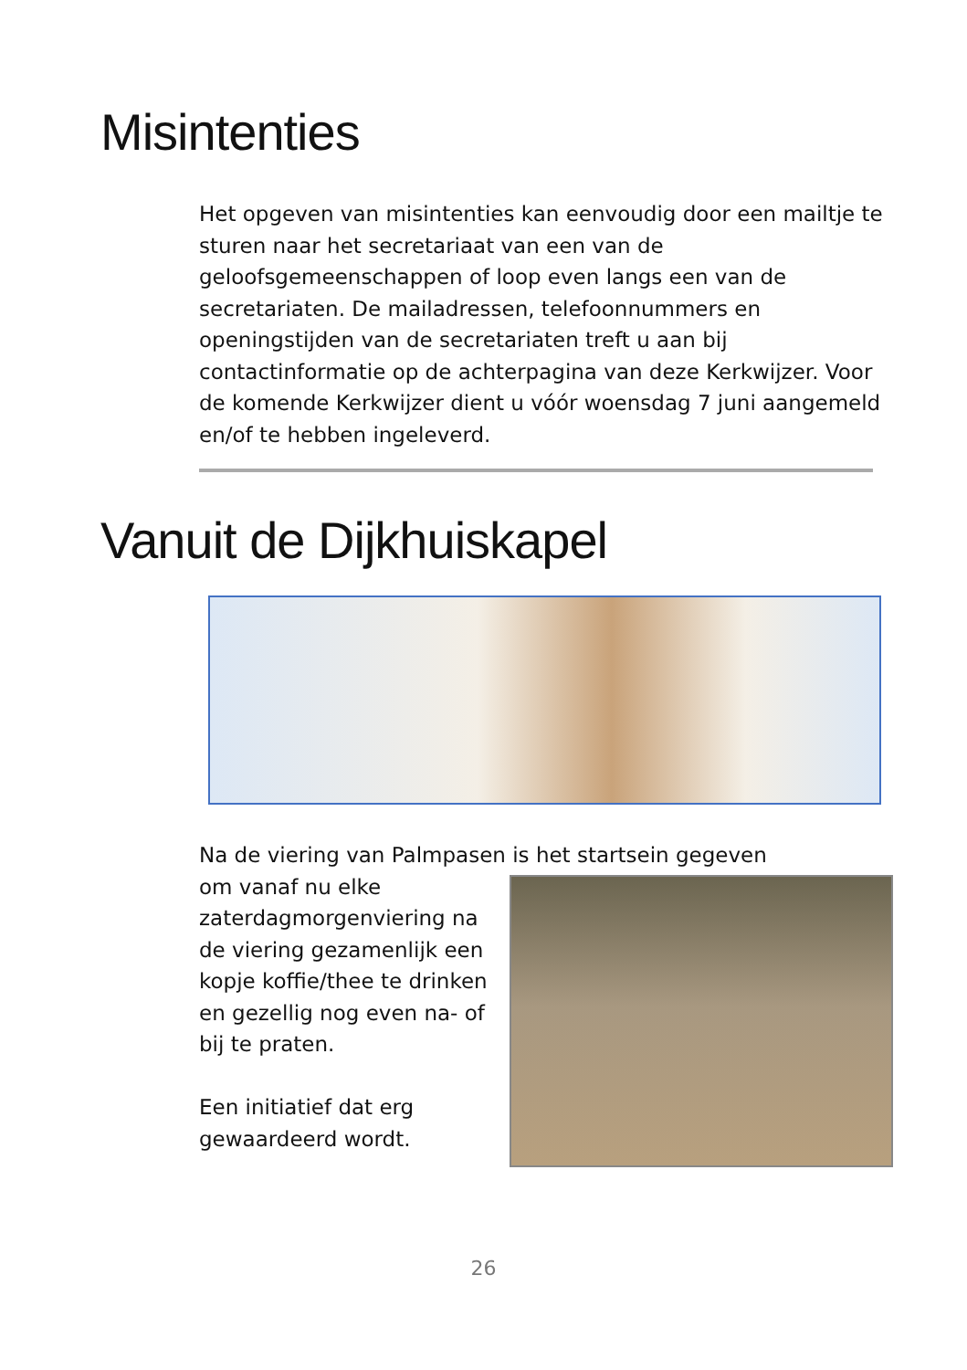Misintenties
Het opgeven van misintenties kan eenvoudig door een mailtje te sturen naar het secretariaat van een van de geloofsgemeenschappen of loop even langs een van de secretariaten. De mailadressen, telefoonnummers en openingstijden van de secretariaten treft u aan bij contactinformatie op de achterpagina van deze Kerkwijzer. Voor de komende Kerkwijzer dient u vóór woensdag 7 juni aangemeld en/of te hebben ingeleverd.
Vanuit de Dijkhuiskapel
Na de viering van Palmpasen is het startsein gegeven
om vanaf nu elke zaterdagmorgenviering na de viering gezamenlijk een kopje koffie/thee te drinken en gezellig nog even na- of bij te praten.
Een initiatief dat erg gewaardeerd wordt.
26